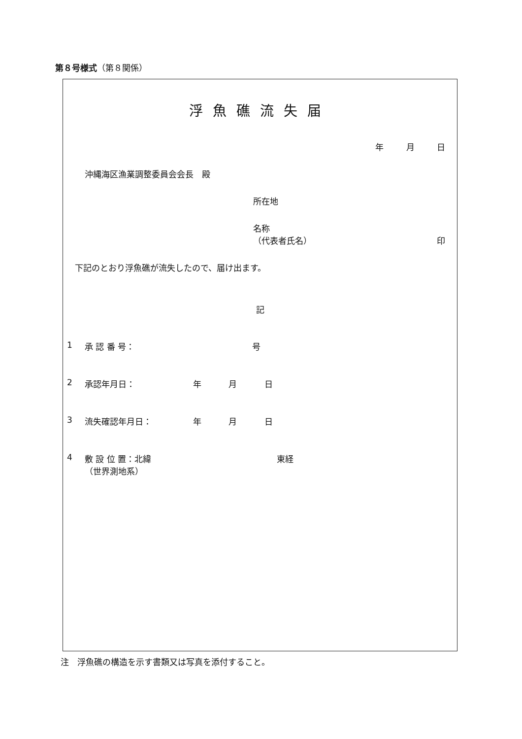第８号様式（第８関係）
浮魚礁流失届
年 月 日
沖縄海区漁業調整委員会会長　殿
所在地
名称
（代表者氏名） 印
下記のとおり浮魚礁が流失したので、届け出ます。
記
1 承 認 番 号： 号
2 承認年月日： 年 月 日
3 流失確認年月日： 年 月 日
4 敷 設 位 置：北緯 東経
（世界測地系）
注　浮魚礁の構造を示す書類又は写真を添付すること。